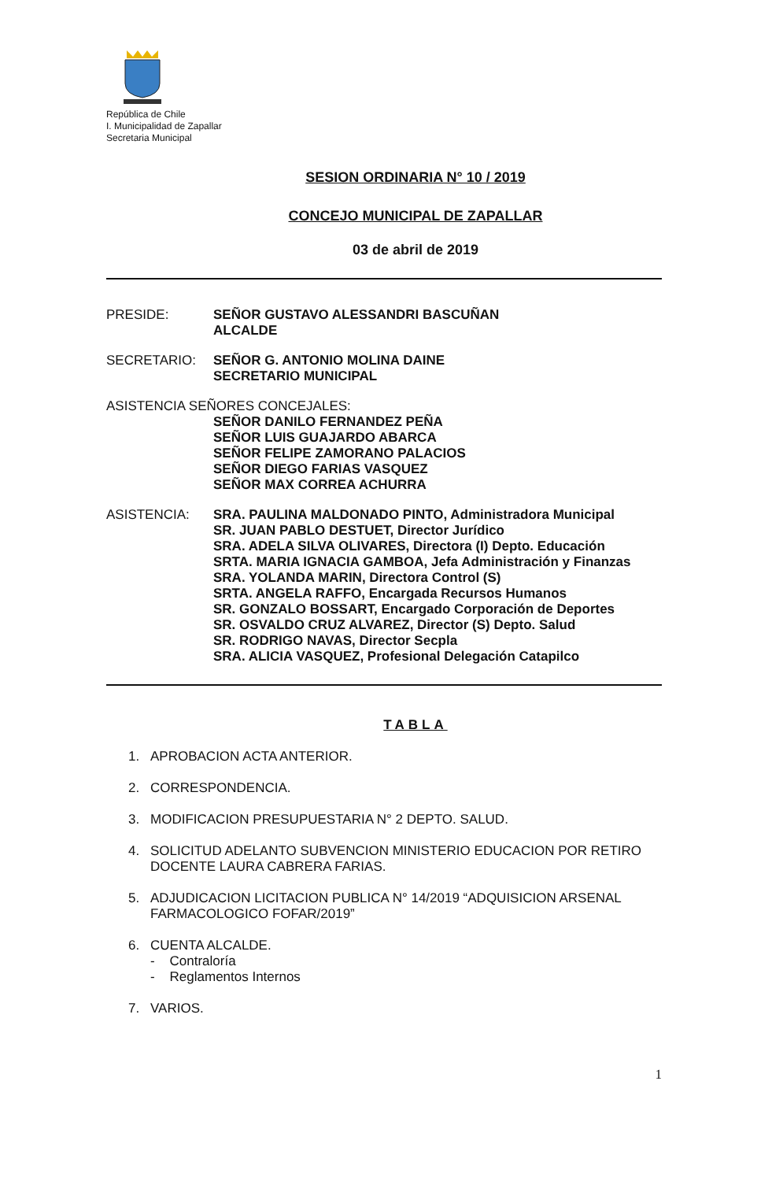República de Chile
I. Municipalidad de Zapallar
Secretaria Municipal
SESION ORDINARIA N° 10 / 2019
CONCEJO MUNICIPAL DE ZAPALLAR
03 de abril de 2019
PRESIDE: SEÑOR GUSTAVO ALESSANDRI BASCUÑAN
ALCALDE
SECRETARIO: SEÑOR G. ANTONIO MOLINA DAINE
SECRETARIO MUNICIPAL
ASISTENCIA SEÑORES CONCEJALES:
SEÑOR DANILO FERNANDEZ PEÑA
SEÑOR LUIS GUAJARDO ABARCA
SEÑOR FELIPE ZAMORANO PALACIOS
SEÑOR DIEGO FARIAS VASQUEZ
SEÑOR MAX CORREA ACHURRA
ASISTENCIA: SRA. PAULINA MALDONADO PINTO, Administradora Municipal
SR. JUAN PABLO DESTUET, Director Jurídico
SRA. ADELA SILVA OLIVARES, Directora (I) Depto. Educación
SRTA. MARIA IGNACIA GAMBOA, Jefa Administración y Finanzas
SRA. YOLANDA MARIN, Directora Control (S)
SRTA. ANGELA RAFFO, Encargada Recursos Humanos
SR. GONZALO BOSSART, Encargado Corporación de Deportes
SR. OSVALDO CRUZ ALVAREZ, Director (S) Depto. Salud
SR. RODRIGO NAVAS, Director Secpla
SRA. ALICIA VASQUEZ, Profesional Delegación Catapilco
TABLA
1. APROBACION ACTA ANTERIOR.
2. CORRESPONDENCIA.
3. MODIFICACION PRESUPUESTARIA N° 2 DEPTO. SALUD.
4. SOLICITUD ADELANTO SUBVENCION MINISTERIO EDUCACION POR RETIRO DOCENTE LAURA CABRERA FARIAS.
5. ADJUDICACION LICITACION PUBLICA N° 14/2019 “ADQUISICION ARSENAL FARMACOLOGICO FOFAR/2019”
6. CUENTA ALCALDE.
- Contraloría
- Reglamentos Internos
7. VARIOS.
1